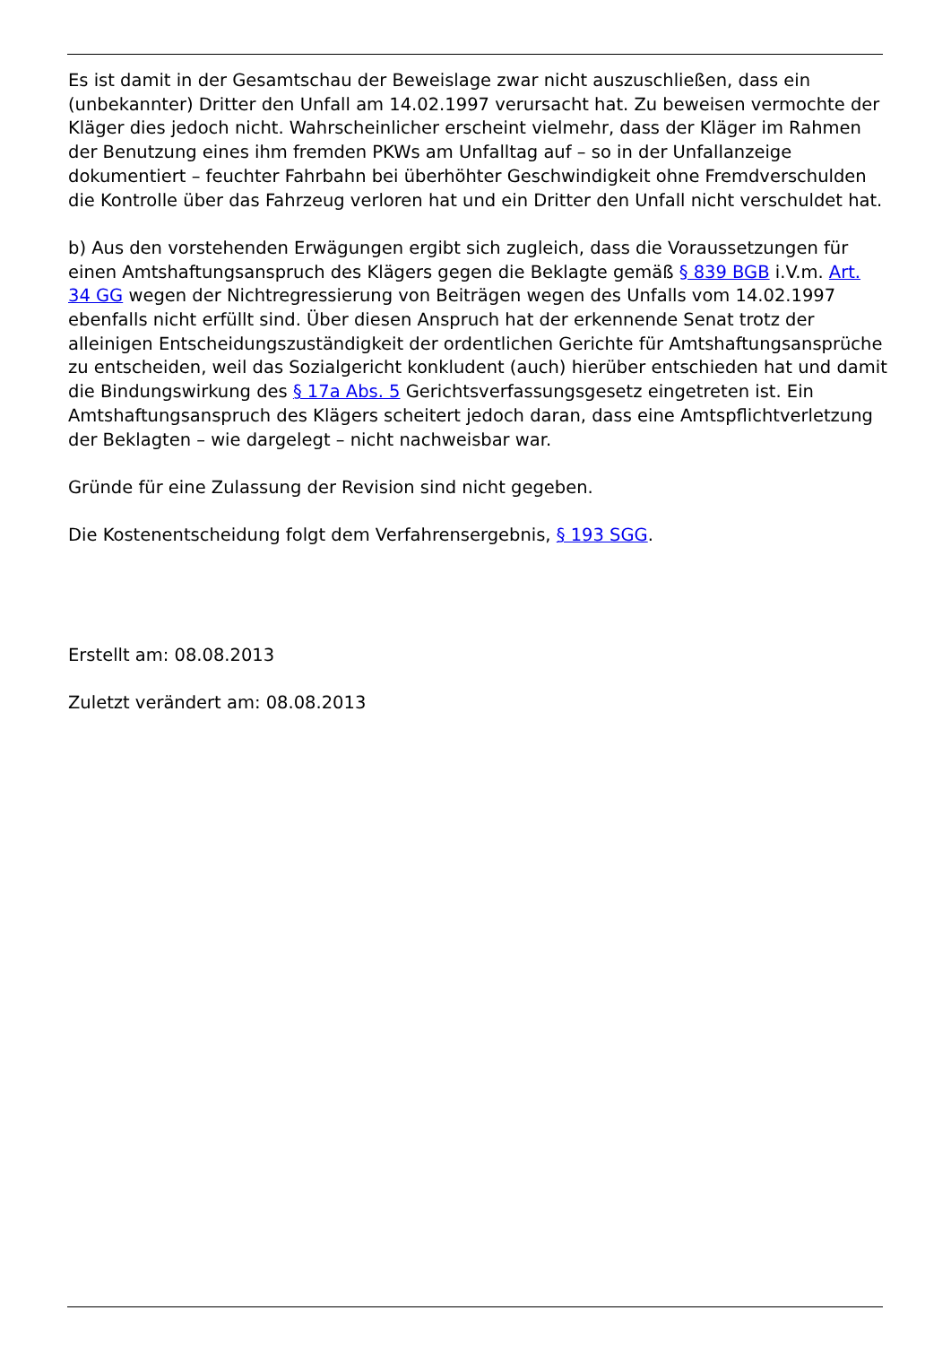Es ist damit in der Gesamtschau der Beweislage zwar nicht auszuschließen, dass ein (unbekannter) Dritter den Unfall am 14.02.1997 verursacht hat. Zu beweisen vermochte der Kläger dies jedoch nicht. Wahrscheinlicher erscheint vielmehr, dass der Kläger im Rahmen der Benutzung eines ihm fremden PKWs am Unfalltag auf – so in der Unfallanzeige dokumentiert – feuchter Fahrbahn bei überhöhter Geschwindigkeit ohne Fremdverschulden die Kontrolle über das Fahrzeug verloren hat und ein Dritter den Unfall nicht verschuldet hat.
b) Aus den vorstehenden Erwägungen ergibt sich zugleich, dass die Voraussetzungen für einen Amtshaftungsanspruch des Klägers gegen die Beklagte gemäß § 839 BGB i.V.m. Art. 34 GG wegen der Nichtregressierung von Beiträgen wegen des Unfalls vom 14.02.1997 ebenfalls nicht erfüllt sind. Über diesen Anspruch hat der erkennende Senat trotz der alleinigen Entscheidungszuständigkeit der ordentlichen Gerichte für Amtshaftungsansprüche zu entscheiden, weil das Sozialgericht konkludent (auch) hierüber entschieden hat und damit die Bindungswirkung des § 17a Abs. 5 Gerichtsverfassungsgesetz eingetreten ist. Ein Amtshaftungsanspruch des Klägers scheitert jedoch daran, dass eine Amtspflichtverletzung der Beklagten – wie dargelegt – nicht nachweisbar war.
Gründe für eine Zulassung der Revision sind nicht gegeben.
Die Kostenentscheidung folgt dem Verfahrensergebnis, § 193 SGG.
Erstellt am: 08.08.2013
Zuletzt verändert am: 08.08.2013